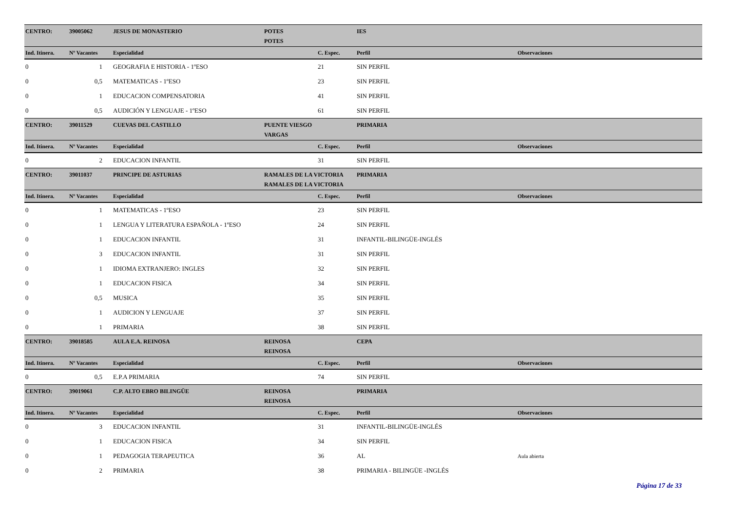| CENTRO: | 39005062 | JESUS DE MONASTERIO | POTES | | IES | |
| | | | POTES | | | |
| Ind. Itinera. | Nº Vacantes | Especialidad | | C. Espec. | Perfil | Observaciones |
| 0 | 1 | GEOGRAFIA E HISTORIA - 1ºESO | | 21 | SIN PERFIL | |
| 0 | 0,5 | MATEMATICAS - 1ºESO | | 23 | SIN PERFIL | |
| 0 | 1 | EDUCACION COMPENSATORIA | | 41 | SIN PERFIL | |
| 0 | 0,5 | AUDICIÓN Y LENGUAJE - 1ºESO | | 61 | SIN PERFIL | |
| CENTRO: | 39011529 | CUEVAS DEL CASTILLO | PUENTE VIESGO | | PRIMARIA | |
| | | | VARGAS | | | |
| Ind. Itinera. | Nº Vacantes | Especialidad | | C. Espec. | Perfil | Observaciones |
| 0 | 2 | EDUCACION INFANTIL | | 31 | SIN PERFIL | |
| CENTRO: | 39011037 | PRINCIPE DE ASTURIAS | RAMALES DE LA VICTORIA | | PRIMARIA | |
| | | | RAMALES DE LA VICTORIA | | | |
| Ind. Itinera. | Nº Vacantes | Especialidad | | C. Espec. | Perfil | Observaciones |
| 0 | 1 | MATEMATICAS - 1ºESO | | 23 | SIN PERFIL | |
| 0 | 1 | LENGUA Y LITERATURA ESPAÑOLA - 1ºESO | | 24 | SIN PERFIL | |
| 0 | 1 | EDUCACION INFANTIL | | 31 | INFANTIL-BILINGÜE-INGLÉS | |
| 0 | 3 | EDUCACION INFANTIL | | 31 | SIN PERFIL | |
| 0 | 1 | IDIOMA EXTRANJERO: INGLES | | 32 | SIN PERFIL | |
| 0 | 1 | EDUCACION FISICA | | 34 | SIN PERFIL | |
| 0 | 0,5 | MUSICA | | 35 | SIN PERFIL | |
| 0 | 1 | AUDICION Y LENGUAJE | | 37 | SIN PERFIL | |
| 0 | 1 | PRIMARIA | | 38 | SIN PERFIL | |
| CENTRO: | 39018585 | AULA E.A. REINOSA | REINOSA | | CEPA | |
| | | | REINOSA | | | |
| Ind. Itinera. | Nº Vacantes | Especialidad | | C. Espec. | Perfil | Observaciones |
| 0 | 0,5 | E.P.A PRIMARIA | | 74 | SIN PERFIL | |
| CENTRO: | 39019061 | C.P. ALTO EBRO BILINGÜE | REINOSA | | PRIMARIA | |
| | | | REINOSA | | | |
| Ind. Itinera. | Nº Vacantes | Especialidad | | C. Espec. | Perfil | Observaciones |
| 0 | 3 | EDUCACION INFANTIL | | 31 | INFANTIL-BILINGÜE-INGLÉS | |
| 0 | 1 | EDUCACION FISICA | | 34 | SIN PERFIL | |
| 0 | 1 | PEDAGOGIA TERAPEUTICA | | 36 | AL | Aula abierta |
| 0 | 2 | PRIMARIA | | 38 | PRIMARIA - BILINGÜE -INGLÉS | |
Página 17 de 33